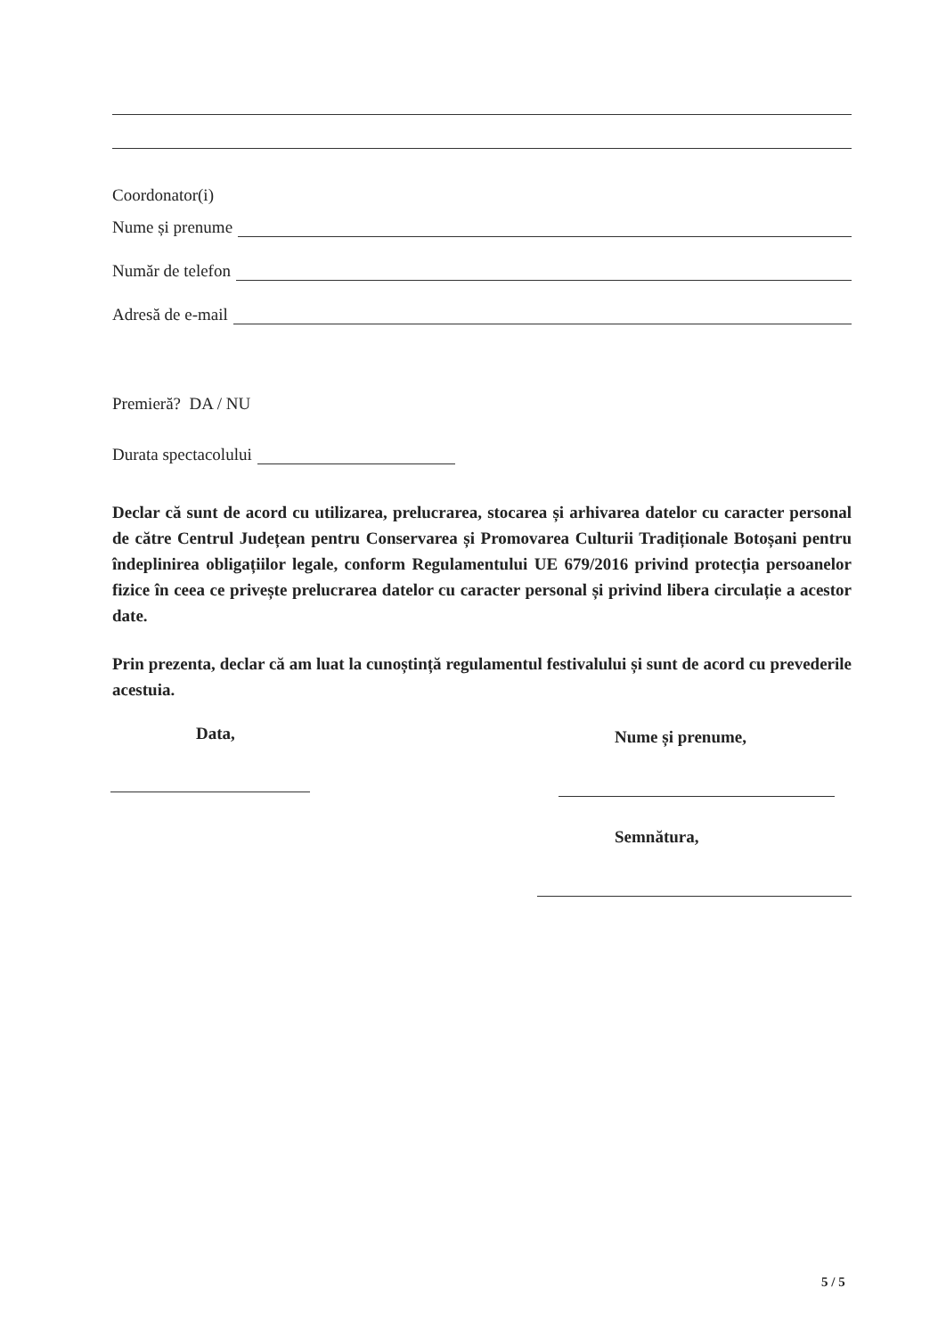Coordonator(i)
Nume și prenume
Număr de telefon
Adresă de e-mail
Premieră? DA / NU
Durata spectacolului
Declar că sunt de acord cu utilizarea, prelucrarea, stocarea și arhivarea datelor cu caracter personal de către Centrul Județean pentru Conservarea și Promovarea Culturii Tradiționale Botoșani pentru îndeplinirea obligațiilor legale, conform Regulamentului UE 679/2016 privind protecția persoanelor fizice în ceea ce privește prelucrarea datelor cu caracter personal și privind libera circulație a acestor date.
Prin prezenta, declar că am luat la cunoștință regulamentul festivalului și sunt de acord cu prevederile acestuia.
Data, Nume și prenume,
Semnătura,
5 / 5